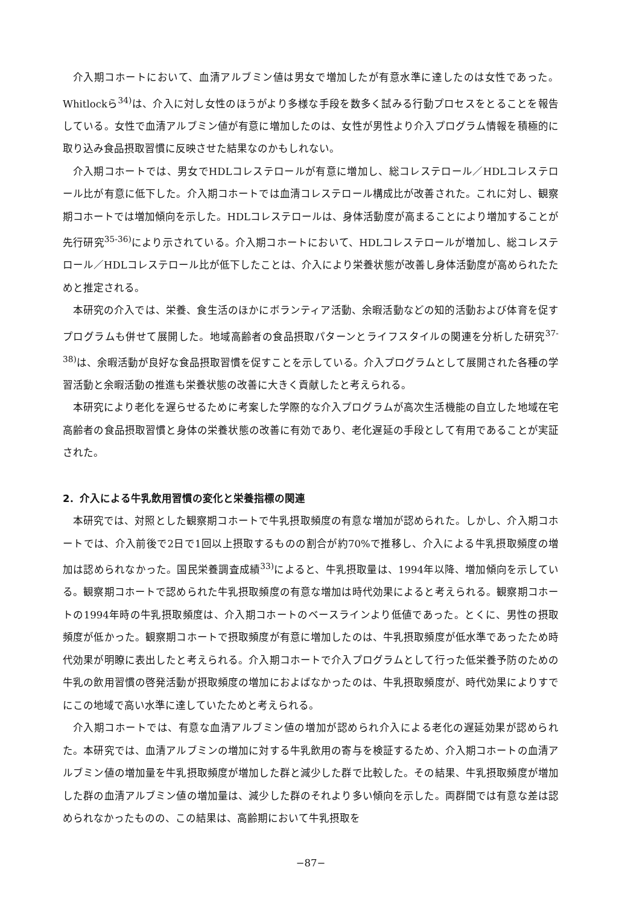介入期コホートにおいて、血清アルブミン値は男女で増加したが有意水準に達したのは女性であった。Whitlockら<sup>34)</sup>は、介入に対し女性のほうがより多様な手段を数多く試みる行動プロセスをとることを報告している。女性で血清アルブミン値が有意に増加したのは、女性が男性より介入プログラム情報を積極的に取り込み食品摂取習慣に反映させた結果なのかもしれない。
介入期コホートでは、男女でHDLコレステロールが有意に増加し、総コレステロール／HDLコレステロール比が有意に低下した。介入期コホートでは血清コレステロール構成比が改善された。これに対し、観察期コホートでは増加傾向を示した。HDLコレステロールは、身体活動度が高まることにより増加することが先行研究<sup>35-36)</sup>により示されている。介入期コホートにおいて、HDLコレステロールが増加し、総コレステロール／HDLコレステロール比が低下したことは、介入により栄養状態が改善し身体活動度が高められたためと推定される。
本研究の介入では、栄養、食生活のほかにボランティア活動、余暇活動などの知的活動および体育を促すプログラムも併せて展開した。地域高齢者の食品摂取パターンとライフスタイルの関連を分析した研究<sup>37-38)</sup>は、余暇活動が良好な食品摂取習慣を促すことを示している。介入プログラムとして展開された各種の学習活動と余暇活動の推進も栄養状態の改善に大きく貢献したと考えられる。
本研究により老化を遅らせるために考案した学際的な介入プログラムが高次生活機能の自立した地域在宅高齢者の食品摂取習慣と身体の栄養状態の改善に有効であり、老化遅延の手段として有用であることが実証された。
2．介入による牛乳飲用習慣の変化と栄養指標の関連
本研究では、対照とした観察期コホートで牛乳摂取頻度の有意な増加が認められた。しかし、介入期コホートでは、介入前後で2日で1回以上摂取するものの割合が約70%で推移し、介入による牛乳摂取頻度の増加は認められなかった。国民栄養調査成績<sup>33)</sup>によると、牛乳摂取量は、1994年以降、増加傾向を示している。観察期コホートで認められた牛乳摂取頻度の有意な増加は時代効果によると考えられる。観察期コホートの1994年時の牛乳摂取頻度は、介入期コホートのベースラインより低値であった。とくに、男性の摂取頻度が低かった。観察期コホートで摂取頻度が有意に増加したのは、牛乳摂取頻度が低水準であったため時代効果が明瞭に表出したと考えられる。介入期コホートで介入プログラムとして行った低栄養予防のための牛乳の飲用習慣の啓発活動が摂取頻度の増加におよばなかったのは、牛乳摂取頻度が、時代効果によりすでにこの地域で高い水準に達していたためと考えられる。
介入期コホートでは、有意な血清アルブミン値の増加が認められ介入による老化の遅延効果が認められた。本研究では、血清アルブミンの増加に対する牛乳飲用の寄与を検証するため、介入期コホートの血清アルブミン値の増加量を牛乳摂取頻度が増加した群と減少した群で比較した。その結果、牛乳摂取頻度が増加した群の血清アルブミン値の増加量は、減少した群のそれより多い傾向を示した。両群間では有意な差は認められなかったものの、この結果は、高齢期において牛乳摂取を
−87−